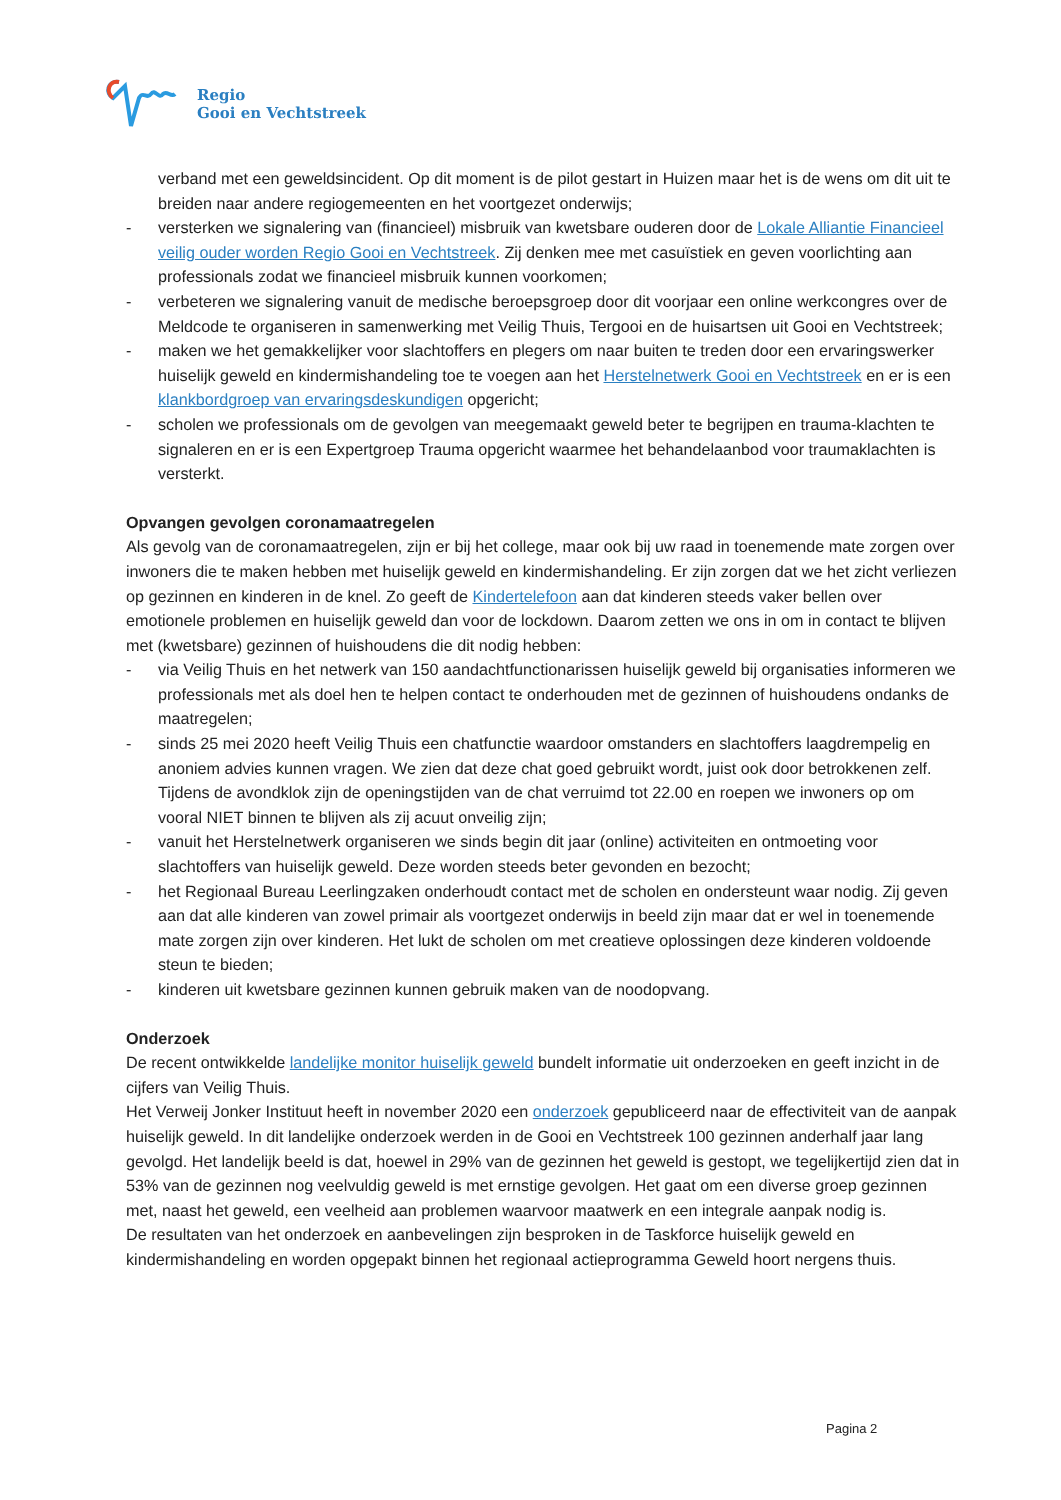Regio
Gooi en Vechtstreek
verband met een geweldsincident. Op dit moment is de pilot gestart in Huizen maar het is de wens om dit uit te breiden naar andere regiogemeenten en het voortgezet onderwijs;
- versterken we signalering van (financieel) misbruik van kwetsbare ouderen door de Lokale Alliantie Financieel veilig ouder worden Regio Gooi en Vechtstreek. Zij denken mee met casuïstiek en geven voorlichting aan professionals zodat we financieel misbruik kunnen voorkomen;
- verbeteren we signalering vanuit de medische beroepsgroep door dit voorjaar een online werkcongres over de Meldcode te organiseren in samenwerking met Veilig Thuis, Tergooi en de huisartsen uit Gooi en Vechtstreek;
- maken we het gemakkelijker voor slachtoffers en plegers om naar buiten te treden door een ervaringswerker huiselijk geweld en kindermishandeling toe te voegen aan het Herstelnetwerk Gooi en Vechtstreek en er is een klankbordgroep van ervaringsdeskundigen opgericht;
- scholen we professionals om de gevolgen van meegemaakt geweld beter te begrijpen en trauma-klachten te signaleren en er is een Expertgroep Trauma opgericht waarmee het behandelaanbod voor traumaklachten is versterkt.
Opvangen gevolgen coronamaatregelen
Als gevolg van de coronamaatregelen, zijn er bij het college, maar ook bij uw raad in toenemende mate zorgen over inwoners die te maken hebben met huiselijk geweld en kindermishandeling. Er zijn zorgen dat we het zicht verliezen op gezinnen en kinderen in de knel. Zo geeft de Kindertelefoon aan dat kinderen steeds vaker bellen over emotionele problemen en huiselijk geweld dan voor de lockdown. Daarom zetten we ons in om in contact te blijven met (kwetsbare) gezinnen of huishoudens die dit nodig hebben:
- via Veilig Thuis en het netwerk van 150 aandachtfunctionarissen huiselijk geweld bij organisaties informeren we professionals met als doel hen te helpen contact te onderhouden met de gezinnen of huishoudens ondanks de maatregelen;
- sinds 25 mei 2020 heeft Veilig Thuis een chatfunctie waardoor omstanders en slachtoffers laagdrempelig en anoniem advies kunnen vragen. We zien dat deze chat goed gebruikt wordt, juist ook door betrokkenen zelf. Tijdens de avondklok zijn de openingstijden van de chat verruimd tot 22.00 en roepen we inwoners op om vooral NIET binnen te blijven als zij acuut onveilig zijn;
- vanuit het Herstelnetwerk organiseren we sinds begin dit jaar (online) activiteiten en ontmoeting voor slachtoffers van huiselijk geweld. Deze worden steeds beter gevonden en bezocht;
- het Regionaal Bureau Leerlingzaken onderhoudt contact met de scholen en ondersteunt waar nodig. Zij geven aan dat alle kinderen van zowel primair als voortgezet onderwijs in beeld zijn maar dat er wel in toenemende mate zorgen zijn over kinderen. Het lukt de scholen om met creatieve oplossingen deze kinderen voldoende steun te bieden;
- kinderen uit kwetsbare gezinnen kunnen gebruik maken van de noodopvang.
Onderzoek
De recent ontwikkelde landelijke monitor huiselijk geweld bundelt informatie uit onderzoeken en geeft inzicht in de cijfers van Veilig Thuis.
Het Verweij Jonker Instituut heeft in november 2020 een onderzoek gepubliceerd naar de effectiviteit van de aanpak huiselijk geweld. In dit landelijke onderzoek werden in de Gooi en Vechtstreek 100 gezinnen anderhalf jaar lang gevolgd. Het landelijk beeld is dat, hoewel in 29% van de gezinnen het geweld is gestopt, we tegelijkertijd zien dat in 53% van de gezinnen nog veelvuldig geweld is met ernstige gevolgen. Het gaat om een diverse groep gezinnen met, naast het geweld, een veelheid aan problemen waarvoor maatwerk en een integrale aanpak nodig is.
De resultaten van het onderzoek en aanbevelingen zijn besproken in de Taskforce huiselijk geweld en kindermishandeling en worden opgepakt binnen het regionaal actieprogramma Geweld hoort nergens thuis.
Pagina 2